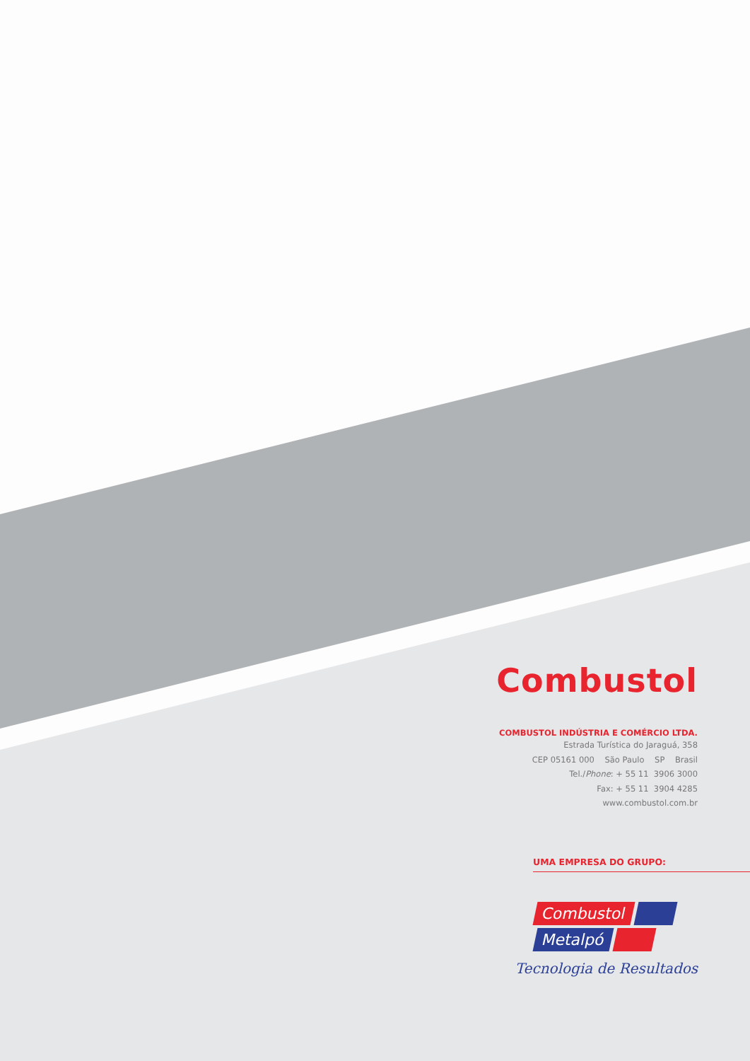Combustol
COMBUSTOL INDÚSTRIA E COMÉRCIO LTDA.
Estrada Turística do Jaraguá, 358
CEP 05161 000 São Paulo SP Brasil
Tel./Phone: + 55 11 3906 3000
Fax: + 55 11 3904 4285
www.combustol.com.br
UMA EMPRESA DO GRUPO:
Combustol
Metalpó
Tecnologia de Resultados